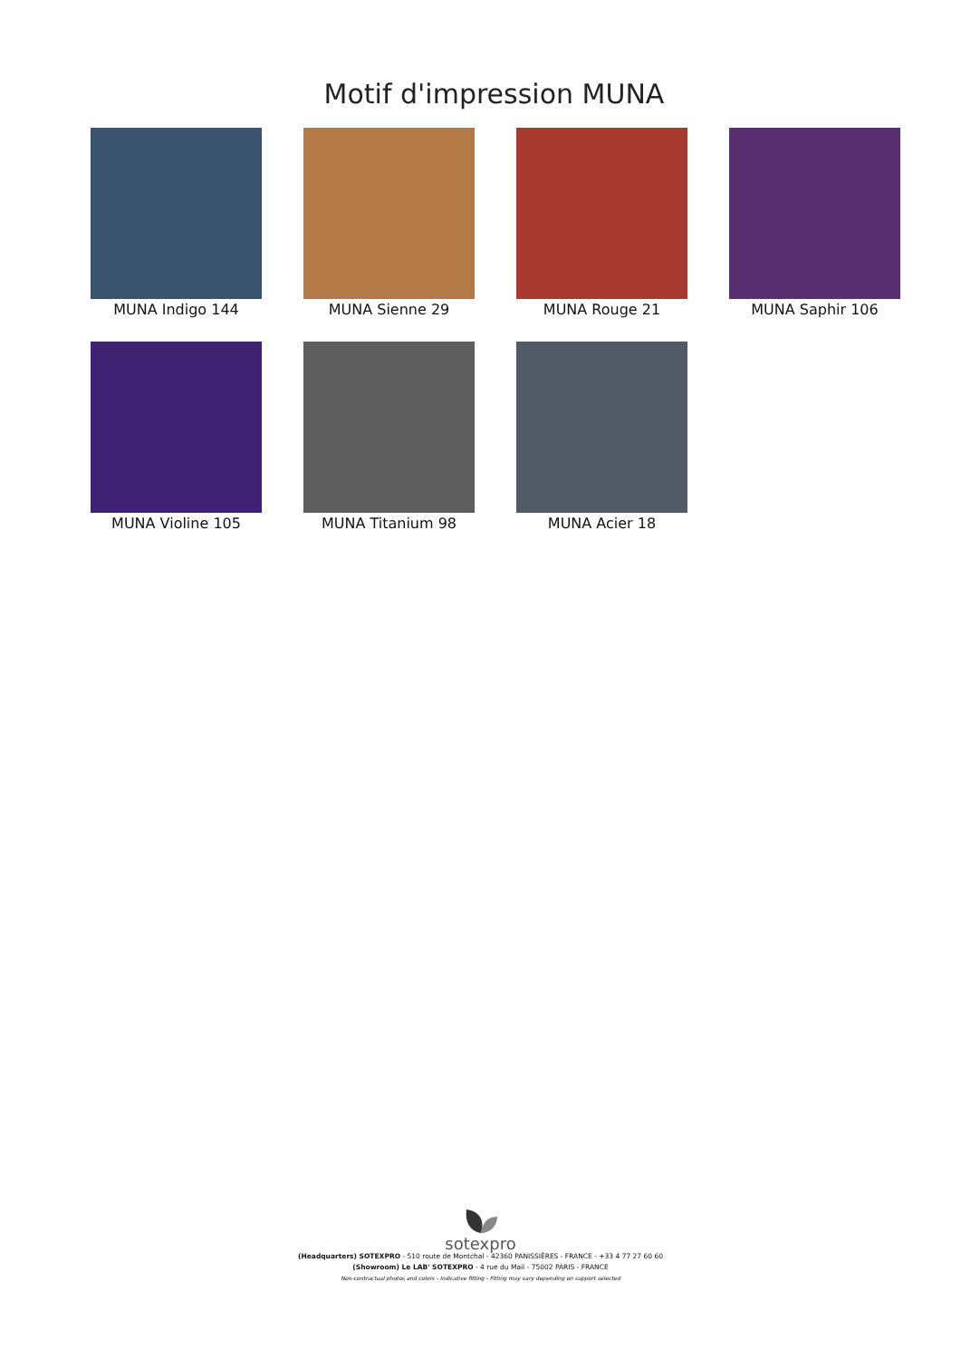Motif d'impression MUNA
MUNA Indigo 144
MUNA Sienne 29
MUNA Rouge 21
MUNA Saphir 106
MUNA Violine 105
MUNA Titanium 98
MUNA Acier 18
sotexpro
(Headquarters) SOTEXPRO - 510 route de Montchal - 42360 PANISSIÈRES - FRANCE - +33 4 77 27 60 60
(Showroom) Le LAB' SOTEXPRO - 4 rue du Mail - 75002 PARIS - FRANCE
Non-contractual photos and colors - Indicative fitting - Fitting may vary depending on support selected